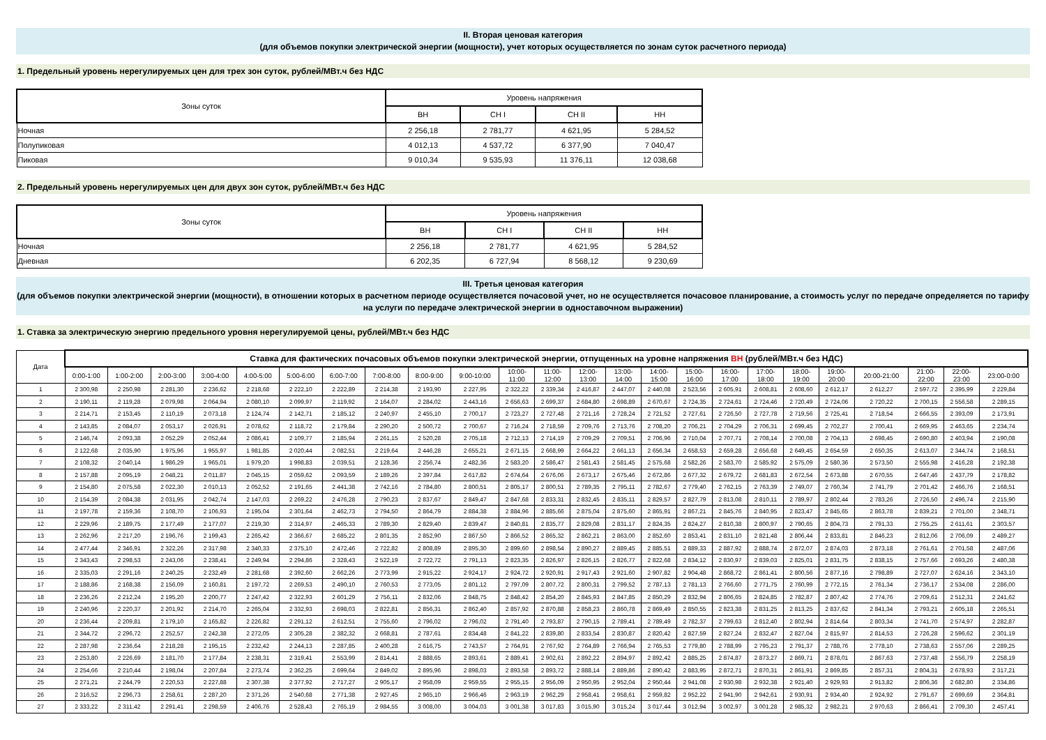II. Вторая ценовая категория
(для объемов покупки электрической энергии (мощности), учет которых осуществляется по зонам суток расчетного периода)
1. Предельный уровень нерегулируемых цен для трех зон суток, рублей/МВт.ч без НДС
| Зоны суток | Уровень напряжения | | | |
| --- | --- | --- | --- | --- |
| | ВН | СН I | СН II | НН |
| Ночная | 2 256,18 | 2 781,77 | 4 621,95 | 5 284,52 |
| Полупиковая | 4 012,13 | 4 537,72 | 6 377,90 | 7 040,47 |
| Пиковая | 9 010,34 | 9 535,93 | 11 376,11 | 12 038,68 |
2. Предельный уровень нерегулируемых цен для двух зон суток, рублей/МВт.ч без НДС
| Зоны суток | Уровень напряжения | | | |
| --- | --- | --- | --- | --- |
| | ВН | СН I | СН II | НН |
| Ночная | 2 256,18 | 2 781,77 | 4 621,95 | 5 284,52 |
| Дневная | 6 202,35 | 6 727,94 | 8 568,12 | 9 230,69 |
III. Третья ценовая категория
(для объемов покупки электрической энергии (мощности), в отношении которых в расчетном периоде осуществляется почасовой учет, но не осуществляется почасовое планирование, а стоимость услуг по передаче определяется по тарифу на услуги по передаче электрической энергии в одноставочном выражении)
1. Ставка за электрическую энергию предельного уровня нерегулируемой цены, рублей/МВт.ч без НДС
| Дата | Ставка для фактических почасовых объемов покупки электрической энергии, отпущенных на уровне напряжения ВН (рублей/МВт.ч без НДС) | | | | | | | | | | | | | | | | | | | | | | | |
| --- | --- | --- | --- | --- | --- | --- | --- | --- | --- | --- | --- | --- | --- | --- | --- | --- | --- | --- | --- | --- | --- | --- | --- | --- |
| | 0:00-1:00 | 1:00-2:00 | 2:00-3:00 | 3:00-4:00 | 4:00-5:00 | 5:00-6:00 | 6:00-7:00 | 7:00-8:00 | 8:00-9:00 | 9:00-10:00 | 10:00- 11:00 | 11:00- 12:00 | 12:00- 13:00 | 13:00- 14:00 | 14:00- 15:00 | 15:00- 16:00 | 16:00- 17:00 | 17:00- 18:00 | 18:00- 19:00 | 19:00- 20:00 | 20:00-21:00 | 21:00- 22:00 | 22:00- 23:00 | 23:00-0:00 |
| 1 | 2 300,98 | 2 250,98 | 2 281,30 | 2 236,62 | 2 218,68 | 2 222,10 | 2 222,89 | 2 214,38 | 2 193,90 | 2 227,95 | 2 322,22 | 2 339,34 | 2 416,87 | 2 447,07 | 2 440,08 | 2 523,56 | 2 605,91 | 2 608,81 | 2 608,60 | 2 612,17 | 2 612,27 | 2 597,72 | 2 395,99 | 2 229,84 |
| 2 | 2 190,11 | 2 119,28 | 2 079,98 | 2 064,94 | 2 080,10 | 2 099,97 | 2 119,92 | 2 164,07 | 2 284,02 | 2 443,16 | 2 656,63 | 2 699,37 | 2 684,80 | 2 698,89 | 2 670,67 | 2 724,35 | 2 724,61 | 2 724,46 | 2 720,49 | 2 724,06 | 2 720,22 | 2 700,15 | 2 556,58 | 2 289,15 |
| 3 | 2 214,71 | 2 153,45 | 2 110,19 | 2 073,18 | 2 124,74 | 2 142,71 | 2 185,12 | 2 240,97 | 2 455,10 | 2 700,17 | 2 723,27 | 2 727,48 | 2 721,16 | 2 728,24 | 2 721,52 | 2 727,61 | 2 726,50 | 2 727,78 | 2 719,56 | 2 725,41 | 2 718,54 | 2 666,55 | 2 393,09 | 2 173,91 |
| 4 | 2 143,85 | 2 084,07 | 2 053,17 | 2 026,91 | 2 078,62 | 2 118,72 | 2 179,84 | 2 290,20 | 2 500,72 | 2 700,67 | 2 716,24 | 2 718,59 | 2 709,76 | 2 713,76 | 2 708,20 | 2 706,21 | 2 704,29 | 2 706,31 | 2 699,45 | 2 702,27 | 2 700,41 | 2 669,95 | 2 463,65 | 2 234,74 |
| 5 | 2 146,74 | 2 093,38 | 2 052,29 | 2 052,44 | 2 086,41 | 2 109,77 | 2 185,94 | 2 261,15 | 2 520,28 | 2 705,18 | 2 712,13 | 2 714,19 | 2 709,29 | 2 709,51 | 2 706,96 | 2 710,04 | 2 707,71 | 2 708,14 | 2 700,08 | 2 704,13 | 2 698,45 | 2 690,80 | 2 403,94 | 2 190,08 |
| 6 | 2 122,68 | 2 035,90 | 1 975,96 | 1 955,97 | 1 981,85 | 2 020,44 | 2 082,51 | 2 219,64 | 2 446,28 | 2 655,21 | 2 671,15 | 2 668,99 | 2 664,22 | 2 661,13 | 2 656,34 | 2 658,53 | 2 659,28 | 2 656,68 | 2 649,45 | 2 654,59 | 2 650,35 | 2 613,07 | 2 344,74 | 2 168,51 |
| 7 | 2 108,32 | 2 040,14 | 1 986,29 | 1 965,01 | 1 979,20 | 1 998,83 | 2 039,51 | 2 128,36 | 2 256,74 | 2 482,36 | 2 583,20 | 2 586,47 | 2 581,43 | 2 581,45 | 2 575,68 | 2 582,26 | 2 583,70 | 2 585,92 | 2 575,09 | 2 580,36 | 2 573,50 | 2 555,98 | 2 416,28 | 2 192,38 |
| 8 | 2 157,88 | 2 095,19 | 2 048,21 | 2 011,87 | 2 045,15 | 2 059,62 | 2 093,59 | 2 189,26 | 2 397,84 | 2 617,82 | 2 674,64 | 2 676,06 | 2 673,17 | 2 675,46 | 2 672,86 | 2 677,32 | 2 679,72 | 2 681,83 | 2 672,54 | 2 673,88 | 2 670,55 | 2 647,46 | 2 437,79 | 2 178,82 |
| 9 | 2 154,80 | 2 075,58 | 2 022,30 | 2 010,13 | 2 052,52 | 2 191,65 | 2 441,38 | 2 742,16 | 2 784,80 | 2 800,51 | 2 805,17 | 2 800,51 | 2 789,35 | 2 795,11 | 2 782,67 | 2 779,40 | 2 762,15 | 2 763,39 | 2 749,07 | 2 760,34 | 2 741,79 | 2 701,42 | 2 466,76 | 2 168,51 |
| 10 | 2 154,39 | 2 084,38 | 2 031,95 | 2 042,74 | 2 147,03 | 2 269,22 | 2 476,28 | 2 790,23 | 2 837,67 | 2 849,47 | 2 847,68 | 2 833,31 | 2 832,45 | 2 835,11 | 2 829,57 | 2 827,79 | 2 813,08 | 2 810,11 | 2 789,97 | 2 802,44 | 2 783,26 | 2 726,50 | 2 496,74 | 2 215,90 |
| 11 | 2 197,78 | 2 159,36 | 2 108,70 | 2 106,93 | 2 195,04 | 2 301,64 | 2 462,73 | 2 794,50 | 2 864,79 | 2 884,38 | 2 884,96 | 2 885,66 | 2 875,04 | 2 875,60 | 2 865,91 | 2 867,21 | 2 845,76 | 2 840,95 | 2 823,47 | 2 845,65 | 2 863,78 | 2 839,21 | 2 701,00 | 2 348,71 |
| 12 | 2 229,96 | 2 189,75 | 2 177,49 | 2 177,07 | 2 219,30 | 2 314,97 | 2 465,33 | 2 789,30 | 2 829,40 | 2 839,47 | 2 840,81 | 2 835,77 | 2 829,08 | 2 831,17 | 2 824,35 | 2 824,27 | 2 810,38 | 2 800,97 | 2 790,65 | 2 804,73 | 2 791,33 | 2 755,25 | 2 611,61 | 2 303,57 |
| 13 | 2 262,96 | 2 217,20 | 2 196,76 | 2 199,43 | 2 265,42 | 2 366,67 | 2 685,22 | 2 801,35 | 2 852,90 | 2 867,50 | 2 866,52 | 2 865,32 | 2 862,21 | 2 863,00 | 2 852,60 | 2 853,41 | 2 831,10 | 2 821,48 | 2 806,44 | 2 833,81 | 2 846,23 | 2 812,06 | 2 706,09 | 2 489,27 |
| 14 | 2 477,44 | 2 346,91 | 2 322,26 | 2 317,98 | 2 340,33 | 2 375,10 | 2 472,46 | 2 722,82 | 2 808,89 | 2 895,30 | 2 899,60 | 2 898,54 | 2 890,27 | 2 889,45 | 2 885,51 | 2 889,33 | 2 887,92 | 2 888,74 | 2 872,07 | 2 874,03 | 2 873,18 | 2 761,61 | 2 701,58 | 2 487,06 |
| 15 | 2 343,43 | 2 298,53 | 2 243,06 | 2 238,41 | 2 249,94 | 2 294,86 | 2 328,43 | 2 522,19 | 2 722,72 | 2 791,13 | 2 823,35 | 2 826,97 | 2 826,15 | 2 826,77 | 2 822,68 | 2 834,12 | 2 830,97 | 2 839,03 | 2 825,01 | 2 831,75 | 2 838,15 | 2 757,66 | 2 693,26 | 2 480,38 |
| 16 | 2 335,03 | 2 291,16 | 2 240,25 | 2 232,49 | 2 281,68 | 2 392,60 | 2 662,26 | 2 773,99 | 2 915,22 | 2 924,17 | 2 924,72 | 2 920,91 | 2 917,43 | 2 921,60 | 2 907,82 | 2 904,48 | 2 868,72 | 2 861,41 | 2 800,56 | 2 877,16 | 2 798,89 | 2 727,07 | 2 624,16 | 2 343,10 |
| 17 | 2 188,86 | 2 168,38 | 2 156,09 | 2 160,81 | 2 197,72 | 2 269,53 | 2 490,10 | 2 760,53 | 2 773,05 | 2 801,12 | 2 797,09 | 2 807,72 | 2 800,31 | 2 799,52 | 2 787,13 | 2 781,13 | 2 766,60 | 2 771,75 | 2 760,99 | 2 772,15 | 2 761,34 | 2 736,17 | 2 534,08 | 2 286,00 |
| 18 | 2 236,26 | 2 212,24 | 2 195,20 | 2 200,77 | 2 247,42 | 2 322,93 | 2 601,29 | 2 756,11 | 2 832,06 | 2 848,75 | 2 848,42 | 2 854,20 | 2 845,93 | 2 847,85 | 2 850,29 | 2 832,94 | 2 806,65 | 2 824,85 | 2 782,87 | 2 807,42 | 2 774,76 | 2 709,61 | 2 512,31 | 2 241,62 |
| 19 | 2 240,96 | 2 220,37 | 2 201,92 | 2 214,70 | 2 265,04 | 2 332,93 | 2 698,03 | 2 822,81 | 2 856,31 | 2 862,40 | 2 857,92 | 2 870,88 | 2 858,23 | 2 860,78 | 2 869,49 | 2 850,55 | 2 823,38 | 2 831,25 | 2 813,25 | 2 837,62 | 2 841,34 | 2 793,21 | 2 605,18 | 2 265,51 |
| 20 | 2 236,44 | 2 209,81 | 2 179,10 | 2 165,82 | 2 226,82 | 2 291,12 | 2 612,51 | 2 755,60 | 2 796,02 | 2 796,02 | 2 791,40 | 2 793,87 | 2 790,15 | 2 789,41 | 2 789,49 | 2 782,37 | 2 799,63 | 2 812,40 | 2 802,94 | 2 814,64 | 2 803,34 | 2 741,70 | 2 574,97 | 2 282,87 |
| 21 | 2 344,72 | 2 296,72 | 2 252,57 | 2 242,38 | 2 272,05 | 2 305,28 | 2 382,32 | 2 668,81 | 2 787,61 | 2 834,48 | 2 841,22 | 2 839,80 | 2 833,54 | 2 830,87 | 2 820,42 | 2 827,59 | 2 827,24 | 2 832,47 | 2 827,04 | 2 815,97 | 2 814,53 | 2 726,28 | 2 596,62 | 2 301,19 |
| 22 | 2 287,98 | 2 236,64 | 2 218,28 | 2 195,15 | 2 232,42 | 2 244,13 | 2 287,85 | 2 400,28 | 2 616,75 | 2 743,57 | 2 764,91 | 2 767,92 | 2 764,89 | 2 766,94 | 2 765,53 | 2 779,80 | 2 788,99 | 2 795,23 | 2 791,37 | 2 788,76 | 2 778,10 | 2 738,63 | 2 557,06 | 2 289,25 |
| 23 | 2 253,80 | 2 226,69 | 2 181,70 | 2 177,84 | 2 238,31 | 2 319,41 | 2 553,99 | 2 814,41 | 2 888,65 | 2 893,61 | 2 889,41 | 2 902,61 | 2 892,22 | 2 894,97 | 2 892,42 | 2 885,25 | 2 874,87 | 2 873,27 | 2 869,71 | 2 878,01 | 2 867,63 | 2 737,48 | 2 556,79 | 2 258,19 |
| 24 | 2 254,66 | 2 210,44 | 2 198,04 | 2 207,84 | 2 273,74 | 2 362,25 | 2 699,64 | 2 849,02 | 2 895,96 | 2 898,03 | 2 893,58 | 2 893,72 | 2 888,14 | 2 889,86 | 2 890,42 | 2 883,95 | 2 872,71 | 2 870,31 | 2 861,91 | 2 869,85 | 2 857,31 | 2 804,31 | 2 678,93 | 2 317,21 |
| 25 | 2 271,21 | 2 244,79 | 2 220,53 | 2 227,88 | 2 307,38 | 2 377,92 | 2 717,27 | 2 905,17 | 2 958,09 | 2 959,55 | 2 955,15 | 2 956,09 | 2 950,95 | 2 952,04 | 2 950,44 | 2 941,08 | 2 930,98 | 2 932,38 | 2 921,40 | 2 929,93 | 2 913,82 | 2 806,36 | 2 682,80 | 2 334,86 |
| 26 | 2 316,52 | 2 296,73 | 2 258,61 | 2 287,20 | 2 371,26 | 2 540,68 | 2 771,38 | 2 927,45 | 2 965,10 | 2 966,46 | 2 963,19 | 2 962,29 | 2 958,41 | 2 958,61 | 2 959,82 | 2 952,22 | 2 941,90 | 2 942,61 | 2 930,91 | 2 934,40 | 2 924,92 | 2 791,67 | 2 699,69 | 2 364,81 |
| 27 | 2 333,22 | 2 311,42 | 2 291,41 | 2 298,59 | 2 406,76 | 2 528,43 | 2 765,19 | 2 984,55 | 3 008,00 | 3 004,03 | 3 001,38 | 3 017,83 | 3 015,90 | 3 015,24 | 3 017,44 | 3 012,94 | 3 002,97 | 3 001,28 | 2 985,32 | 2 982,21 | 2 970,63 | 2 866,41 | 2 709,30 | 2 457,41 |